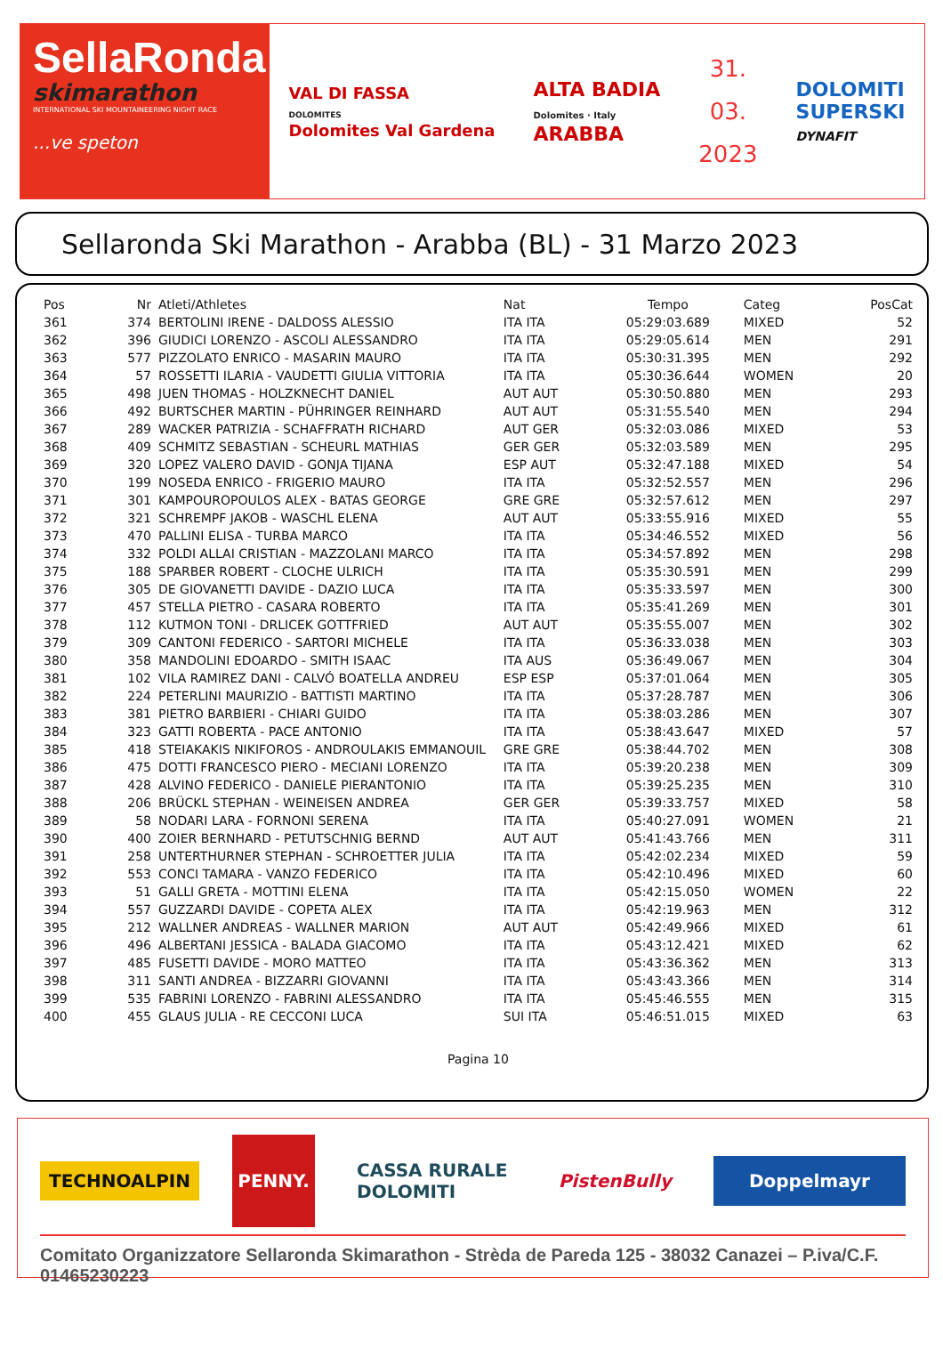SellaRonda
skimarathon
INTERNATIONAL SKI MOUNTAINEERING NIGHT RACE
...ve speton
VAL DI FASSA
DOLOMITES
Dolomites Val Gardena
ALTA BADIA
Dolomites · Italy
ARABBA
31.
03.
2023
DOLOMITI
SUPERSKI
DYNAFIT
Sellaronda Ski Marathon - Arabba (BL) - 31 Marzo 2023
| Pos | Nr | Atleti/Athletes | Nat | Tempo | Categ | PosCat |
| --- | --- | --- | --- | --- | --- | --- |
| 361 | 374 | BERTOLINI IRENE - DALDOSS ALESSIO | ITA ITA | 05:29:03.689 | MIXED | 52 |
| 362 | 396 | GIUDICI LORENZO - ASCOLI ALESSANDRO | ITA ITA | 05:29:05.614 | MEN | 291 |
| 363 | 577 | PIZZOLATO ENRICO - MASARIN MAURO | ITA ITA | 05:30:31.395 | MEN | 292 |
| 364 | 57 | ROSSETTI ILARIA - VAUDETTI GIULIA VITTORIA | ITA ITA | 05:30:36.644 | WOMEN | 20 |
| 365 | 498 | JUEN THOMAS - HOLZKNECHT DANIEL | AUT AUT | 05:30:50.880 | MEN | 293 |
| 366 | 492 | BURTSCHER MARTIN - PÜHRINGER REINHARD | AUT AUT | 05:31:55.540 | MEN | 294 |
| 367 | 289 | WACKER PATRIZIA - SCHAFFRATH RICHARD | AUT GER | 05:32:03.086 | MIXED | 53 |
| 368 | 409 | SCHMITZ SEBASTIAN - SCHEURL MATHIAS | GER GER | 05:32:03.589 | MEN | 295 |
| 369 | 320 | LOPEZ VALERO DAVID - GONJA TIJANA | ESP AUT | 05:32:47.188 | MIXED | 54 |
| 370 | 199 | NOSEDA ENRICO - FRIGERIO MAURO | ITA ITA | 05:32:52.557 | MEN | 296 |
| 371 | 301 | KAMPOUROPOULOS ALEX - BATAS GEORGE | GRE GRE | 05:32:57.612 | MEN | 297 |
| 372 | 321 | SCHREMPF JAKOB - WASCHL ELENA | AUT AUT | 05:33:55.916 | MIXED | 55 |
| 373 | 470 | PALLINI ELISA - TURBA MARCO | ITA ITA | 05:34:46.552 | MIXED | 56 |
| 374 | 332 | POLDI ALLAI CRISTIAN - MAZZOLANI MARCO | ITA ITA | 05:34:57.892 | MEN | 298 |
| 375 | 188 | SPARBER ROBERT - CLOCHE ULRICH | ITA ITA | 05:35:30.591 | MEN | 299 |
| 376 | 305 | DE GIOVANETTI DAVIDE - DAZIO LUCA | ITA ITA | 05:35:33.597 | MEN | 300 |
| 377 | 457 | STELLA PIETRO - CASARA ROBERTO | ITA ITA | 05:35:41.269 | MEN | 301 |
| 378 | 112 | KUTMON TONI - DRLICEK GOTTFRIED | AUT AUT | 05:35:55.007 | MEN | 302 |
| 379 | 309 | CANTONI FEDERICO - SARTORI MICHELE | ITA ITA | 05:36:33.038 | MEN | 303 |
| 380 | 358 | MANDOLINI EDOARDO - SMITH ISAAC | ITA AUS | 05:36:49.067 | MEN | 304 |
| 381 | 102 | VILA RAMIREZ DANI - CALVÓ BOATELLA ANDREU | ESP ESP | 05:37:01.064 | MEN | 305 |
| 382 | 224 | PETERLINI MAURIZIO - BATTISTI MARTINO | ITA ITA | 05:37:28.787 | MEN | 306 |
| 383 | 381 | PIETRO BARBIERI - CHIARI GUIDO | ITA ITA | 05:38:03.286 | MEN | 307 |
| 384 | 323 | GATTI ROBERTA - PACE ANTONIO | ITA ITA | 05:38:43.647 | MIXED | 57 |
| 385 | 418 | STEIAKAKIS NIKIFOROS - ANDROULAKIS EMMANOUIL | GRE GRE | 05:38:44.702 | MEN | 308 |
| 386 | 475 | DOTTI FRANCESCO PIERO - MECIANI LORENZO | ITA ITA | 05:39:20.238 | MEN | 309 |
| 387 | 428 | ALVINO FEDERICO - DANIELE PIERANTONIO | ITA ITA | 05:39:25.235 | MEN | 310 |
| 388 | 206 | BRÜCKL STEPHAN - WEINEISEN ANDREA | GER GER | 05:39:33.757 | MIXED | 58 |
| 389 | 58 | NODARI LARA - FORNONI SERENA | ITA ITA | 05:40:27.091 | WOMEN | 21 |
| 390 | 400 | ZOIER BERNHARD - PETUTSCHNIG BERND | AUT AUT | 05:41:43.766 | MEN | 311 |
| 391 | 258 | UNTERTHURNER STEPHAN - SCHROETTER JULIA | ITA ITA | 05:42:02.234 | MIXED | 59 |
| 392 | 553 | CONCI TAMARA - VANZO FEDERICO | ITA ITA | 05:42:10.496 | MIXED | 60 |
| 393 | 51 | GALLI GRETA - MOTTINI ELENA | ITA ITA | 05:42:15.050 | WOMEN | 22 |
| 394 | 557 | GUZZARDI DAVIDE - COPETA ALEX | ITA ITA | 05:42:19.963 | MEN | 312 |
| 395 | 212 | WALLNER ANDREAS - WALLNER MARION | AUT AUT | 05:42:49.966 | MIXED | 61 |
| 396 | 496 | ALBERTANI JESSICA - BALADA GIACOMO | ITA ITA | 05:43:12.421 | MIXED | 62 |
| 397 | 485 | FUSETTI DAVIDE - MORO MATTEO | ITA ITA | 05:43:36.362 | MEN | 313 |
| 398 | 311 | SANTI ANDREA - BIZZARRI GIOVANNI | ITA ITA | 05:43:43.366 | MEN | 314 |
| 399 | 535 | FABRINI LORENZO - FABRINI ALESSANDRO | ITA ITA | 05:45:46.555 | MEN | 315 |
| 400 | 455 | GLAUS JULIA - RE CECCONI LUCA | SUI ITA | 05:46:51.015 | MIXED | 63 |
Pagina 10
TECHNOALPIN
PENNY.
CASSA RURALE
DOLOMITI
PistenBully
Doppelmayr
Comitato Organizzatore Sellaronda Skimarathon - Strèda de Pareda 125 - 38032 Canazei – P.iva/C.F. 01465230223